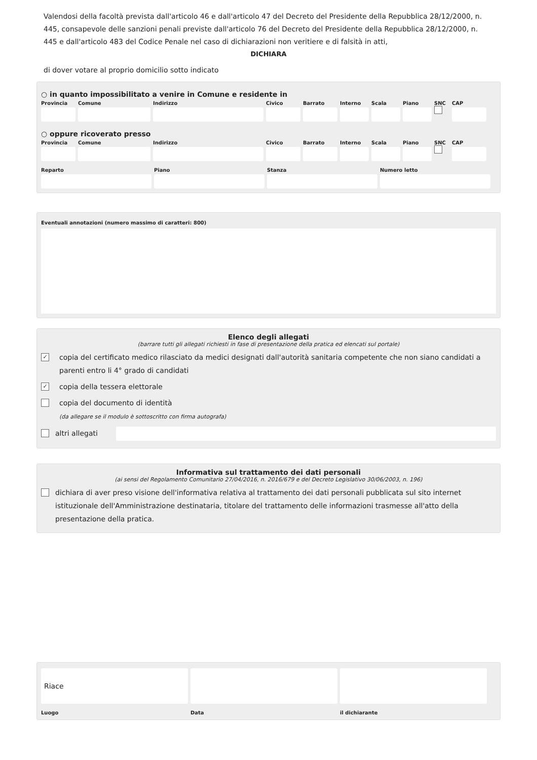Valendosi della facoltà prevista dall'articolo 46 e dall'articolo 47 del Decreto del Presidente della Repubblica 28/12/2000, n. 445, consapevole delle sanzioni penali previste dall'articolo 76 del Decreto del Presidente della Repubblica 28/12/2000, n. 445 e dall'articolo 483 del Codice Penale nel caso di dichiarazioni non veritiere e di falsità in atti,
DICHIARA
di dover votare al proprio domicilio sotto indicato
○ in quanto impossibilitato a venire in Comune e residente in
Provincia
Comune Indirizzo Civico Barrato Interno
Scala Piano SNC CAP
○ oppure ricoverato presso
Provincia
Comune Indirizzo Civico Barrato Interno
Scala Piano SNC CAP
Reparto Piano Stanza Numero letto
Eventuali annotazioni (numero massimo di caratteri: 800)
Elenco degli allegati
(barrare tutti gli allegati richiesti in fase di presentazione della pratica ed elencati sul portale)
✓ copia del certificato medico rilasciato da medici designati dall'autorità sanitaria competente che non siano candidati a parenti entro li 4° grado di candidati
✓ copia della tessera elettorale
copia del documento di identità
(da allegare se il modulo è sottoscritto con firma autografa)
altri allegati
Informativa sul trattamento dei dati personali
(ai sensi del Regolamento Comunitario 27/04/2016, n. 2016/679 e del Decreto Legislativo 30/06/2003, n. 196)
dichiara di aver preso visione dell'informativa relativa al trattamento dei dati personali pubblicata sul sito internet istituzionale dell'Amministrazione destinataria, titolare del trattamento delle informazioni trasmesse all'atto della presentazione della pratica.
Riace
Luogo
Data il dichiarante